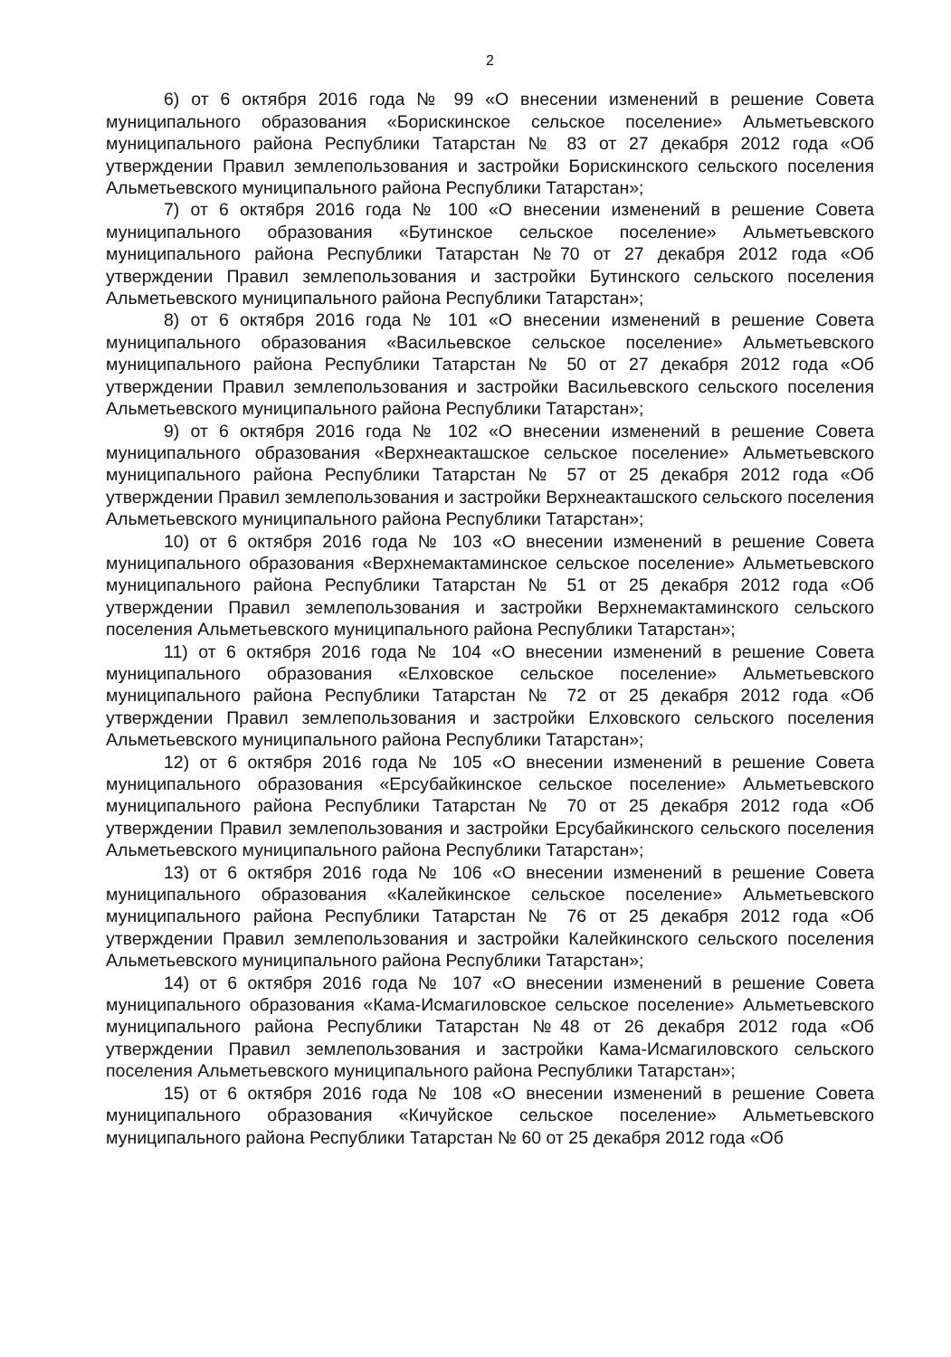2
6) от 6 октября 2016 года № 99 «О внесении изменений в решение Совета муниципального образования «Борискинское сельское поселение» Альметьевского муниципального района Республики Татарстан № 83 от 27 декабря 2012 года «Об утверждении Правил землепользования и застройки Борискинского сельского поселения Альметьевского муниципального района Республики Татарстан»;
7) от 6 октября 2016 года № 100 «О внесении изменений в решение Совета муниципального образования «Бутинское сельское поселение» Альметьевского муниципального района Республики Татарстан №70 от 27 декабря 2012 года «Об утверждении Правил землепользования и застройки Бутинского сельского поселения Альметьевского муниципального района Республики Татарстан»;
8) от 6 октября 2016 года № 101 «О внесении изменений в решение Совета муниципального образования «Васильевское сельское поселение» Альметьевского муниципального района Республики Татарстан № 50 от 27 декабря 2012 года «Об утверждении Правил землепользования и застройки Васильевского сельского поселения Альметьевского муниципального района Республики Татарстан»;
9) от 6 октября 2016 года № 102 «О внесении изменений в решение Совета муниципального образования «Верхнеакташское сельское поселение» Альметьевского муниципального района Республики Татарстан № 57 от 25 декабря 2012 года «Об утверждении Правил землепользования и застройки Верхнеакташского сельского поселения Альметьевского муниципального района Республики Татарстан»;
10) от 6 октября 2016 года № 103 «О внесении изменений в решение Совета муниципального образования «Верхнемактаминское сельское поселение» Альметьевского муниципального района Республики Татарстан № 51 от 25 декабря 2012 года «Об утверждении Правил землепользования и застройки Верхнемактаминского сельского поселения Альметьевского муниципального района Республики Татарстан»;
11) от 6 октября 2016 года № 104 «О внесении изменений в решение Совета муниципального образования «Елховское сельское поселение» Альметьевского муниципального района Республики Татарстан № 72 от 25 декабря 2012 года «Об утверждении Правил землепользования и застройки Елховского сельского поселения Альметьевского муниципального района Республики Татарстан»;
12) от 6 октября 2016 года № 105 «О внесении изменений в решение Совета муниципального образования «Ерсубайкинское сельское поселение» Альметьевского муниципального района Республики Татарстан № 70 от 25 декабря 2012 года «Об утверждении Правил землепользования и застройки Ерсубайкинского сельского поселения Альметьевского муниципального района Республики Татарстан»;
13) от 6 октября 2016 года № 106 «О внесении изменений в решение Совета муниципального образования «Калейкинское сельское поселение» Альметьевского муниципального района Республики Татарстан № 76 от 25 декабря 2012 года «Об утверждении Правил землепользования и застройки Калейкинского сельского поселения Альметьевского муниципального района Республики Татарстан»;
14) от 6 октября 2016 года № 107 «О внесении изменений в решение Совета муниципального образования «Кама-Исмагиловское сельское поселение» Альметьевского муниципального района Республики Татарстан №48 от 26 декабря 2012 года «Об утверждении Правил землепользования и застройки Кама-Исмагиловского сельского поселения Альметьевского муниципального района Республики Татарстан»;
15) от 6 октября 2016 года № 108 «О внесении изменений в решение Совета муниципального образования «Кичуйское сельское поселение» Альметьевского муниципального района Республики Татарстан № 60 от 25 декабря 2012 года «Об